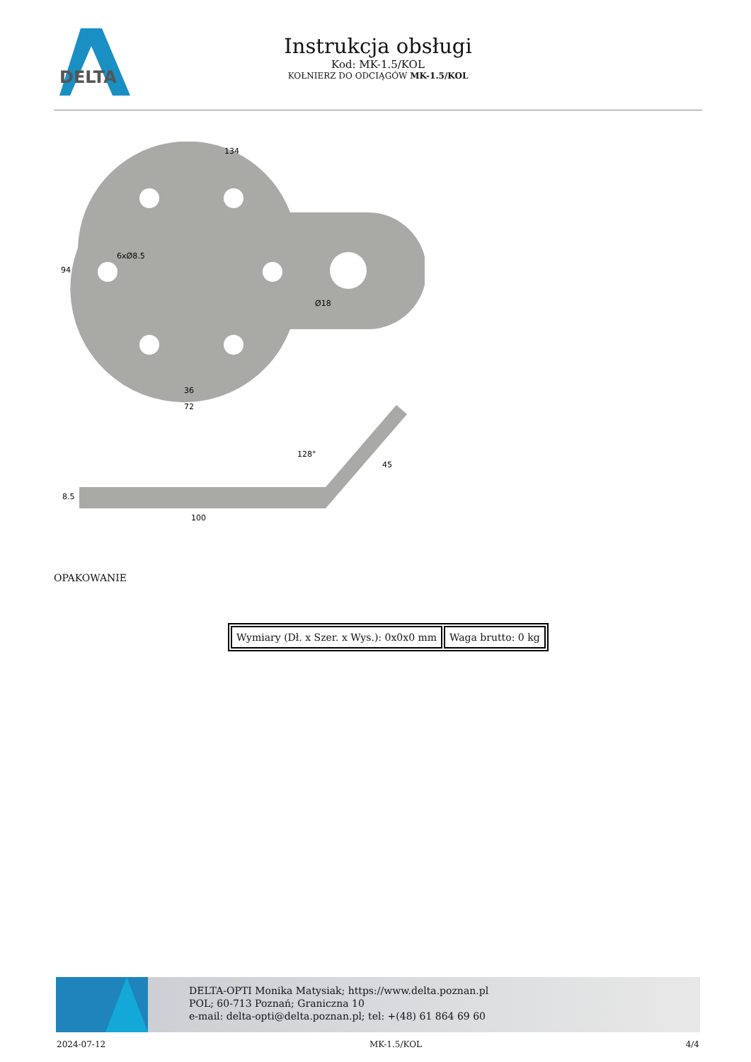DELTA
Instrukcja obsługi
Kod: MK-1.5/KOL
KOŁNIERZ DO ODCIĄGÓW MK-1.5/KOL
134
36
72
94
6xØ8.5
Ø18
100
8.5
128°
45
OPAKOWANIE
| Wymiary (Dł. x Szer. x Wys.): 0x0x0 mm | Waga brutto: 0 kg |
DELTA-OPTI Monika Matysiak; https://www.delta.poznan.pl
POL; 60-713 Poznań; Graniczna 10
e-mail: delta-opti@delta.poznan.pl; tel: +(48) 61 864 69 60
2024-07-12 MK-1.5/KOL 4/4